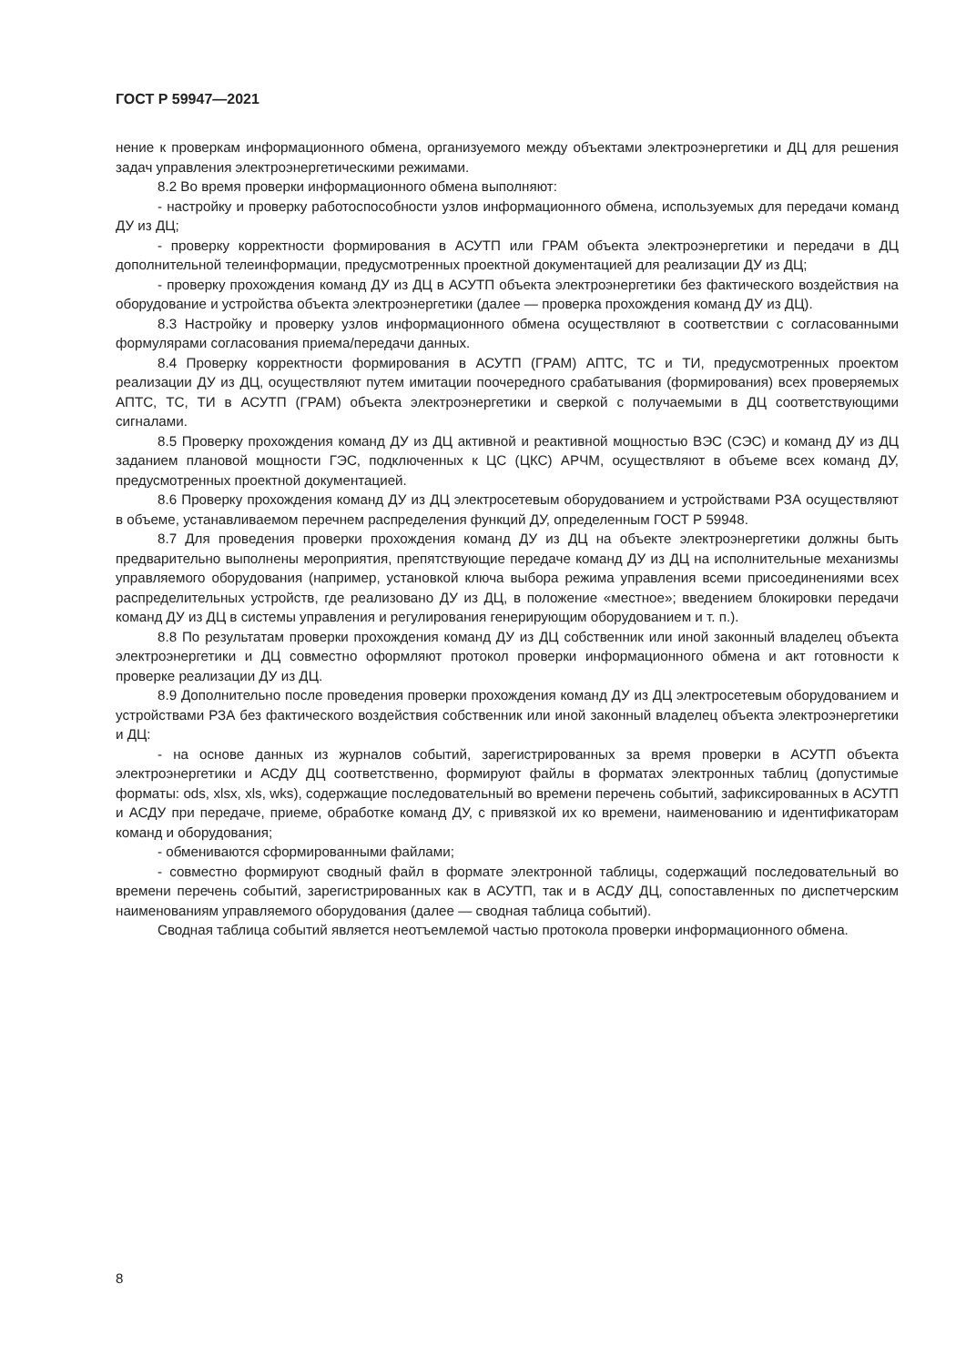ГОСТ Р 59947—2021
нение к проверкам информационного обмена, организуемого между объектами электроэнергетики и ДЦ для решения задач управления электроэнергетическими режимами.
8.2 Во время проверки информационного обмена выполняют:
- настройку и проверку работоспособности узлов информационного обмена, используемых для передачи команд ДУ из ДЦ;
- проверку корректности формирования в АСУТП или ГРАМ объекта электроэнергетики и передачи в ДЦ дополнительной телеинформации, предусмотренных проектной документацией для реализации ДУ из ДЦ;
- проверку прохождения команд ДУ из ДЦ в АСУТП объекта электроэнергетики без фактического воздействия на оборудование и устройства объекта электроэнергетики (далее — проверка прохождения команд ДУ из ДЦ).
8.3 Настройку и проверку узлов информационного обмена осуществляют в соответствии с согласованными формулярами согласования приема/передачи данных.
8.4 Проверку корректности формирования в АСУТП (ГРАМ) АПТС, ТС и ТИ, предусмотренных проектом реализации ДУ из ДЦ, осуществляют путем имитации поочередного срабатывания (формирования) всех проверяемых АПТС, ТС, ТИ в АСУТП (ГРАМ) объекта электроэнергетики и сверкой с получаемыми в ДЦ соответствующими сигналами.
8.5 Проверку прохождения команд ДУ из ДЦ активной и реактивной мощностью ВЭС (СЭС) и команд ДУ из ДЦ заданием плановой мощности ГЭС, подключенных к ЦС (ЦКС) АРЧМ, осуществляют в объеме всех команд ДУ, предусмотренных проектной документацией.
8.6 Проверку прохождения команд ДУ из ДЦ электросетевым оборудованием и устройствами РЗА осуществляют в объеме, устанавливаемом перечнем распределения функций ДУ, определенным ГОСТ Р 59948.
8.7 Для проведения проверки прохождения команд ДУ из ДЦ на объекте электроэнергетики должны быть предварительно выполнены мероприятия, препятствующие передаче команд ДУ из ДЦ на исполнительные механизмы управляемого оборудования (например, установкой ключа выбора режима управления всеми присоединениями всех распределительных устройств, где реализовано ДУ из ДЦ, в положение «местное»; введением блокировки передачи команд ДУ из ДЦ в системы управления и регулирования генерирующим оборудованием и т. п.).
8.8 По результатам проверки прохождения команд ДУ из ДЦ собственник или иной законный владелец объекта электроэнергетики и ДЦ совместно оформляют протокол проверки информационного обмена и акт готовности к проверке реализации ДУ из ДЦ.
8.9 Дополнительно после проведения проверки прохождения команд ДУ из ДЦ электросетевым оборудованием и устройствами РЗА без фактического воздействия собственник или иной законный владелец объекта электроэнергетики и ДЦ:
- на основе данных из журналов событий, зарегистрированных за время проверки в АСУТП объекта электроэнергетики и АСДУ ДЦ соответственно, формируют файлы в форматах электронных таблиц (допустимые форматы: ods, xlsx, xls, wks), содержащие последовательный во времени перечень событий, зафиксированных в АСУТП и АСДУ при передаче, приеме, обработке команд ДУ, с привязкой их ко времени, наименованию и идентификаторам команд и оборудования;
- обмениваются сформированными файлами;
- совместно формируют сводный файл в формате электронной таблицы, содержащий последовательный во времени перечень событий, зарегистрированных как в АСУТП, так и в АСДУ ДЦ, сопоставленных по диспетчерским наименованиям управляемого оборудования (далее — сводная таблица событий).
Сводная таблица событий является неотъемлемой частью протокола проверки информационного обмена.
8